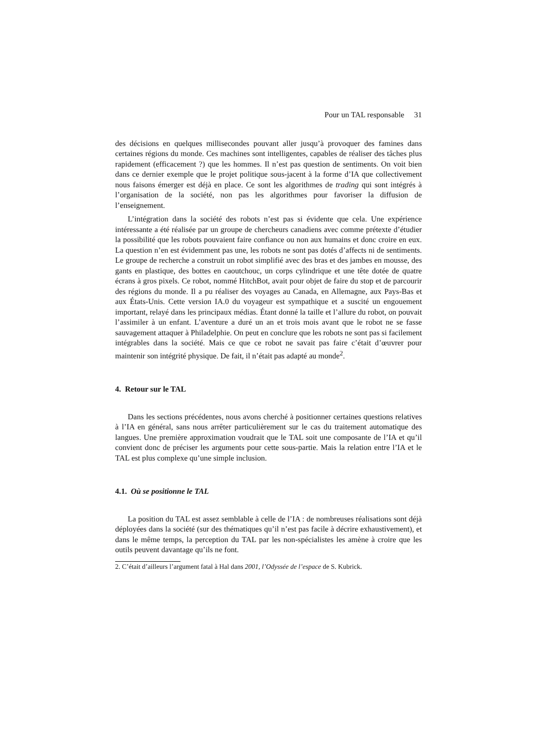Pour un TAL responsable 31
des décisions en quelques millisecondes pouvant aller jusqu’à provoquer des famines dans certaines régions du monde. Ces machines sont intelligentes, capables de réaliser des tâches plus rapidement (efficacement ?) que les hommes. Il n’est pas question de sentiments. On voit bien dans ce dernier exemple que le projet politique sous-jacent à la forme d’IA que collectivement nous faisons émerger est déjà en place. Ce sont les algorithmes de trading qui sont intégrés à l’organisation de la société, non pas les algorithmes pour favoriser la diffusion de l’enseignement.
L’intégration dans la société des robots n’est pas si évidente que cela. Une expérience intéressante a été réalisée par un groupe de chercheurs canadiens avec comme prétexte d’étudier la possibilité que les robots pouvaient faire confiance ou non aux humains et donc croire en eux. La question n’en est évidemment pas une, les robots ne sont pas dotés d’affects ni de sentiments. Le groupe de recherche a construit un robot simplifié avec des bras et des jambes en mousse, des gants en plastique, des bottes en caoutchouc, un corps cylindrique et une tête dotée de quatre écrans à gros pixels. Ce robot, nommé HitchBot, avait pour objet de faire du stop et de parcourir des régions du monde. Il a pu réaliser des voyages au Canada, en Allemagne, aux Pays-Bas et aux États-Unis. Cette version IA.0 du voyageur est sympathique et a suscité un engouement important, relayé dans les principaux médias. Étant donné la taille et l’allure du robot, on pouvait l’assimiler à un enfant. L’aventure a duré un an et trois mois avant que le robot ne se fasse sauvagement attaquer à Philadelphie. On peut en conclure que les robots ne sont pas si facilement intégrables dans la société. Mais ce que ce robot ne savait pas faire c’était d’œuvrer pour maintenir son intégrité physique. De fait, il n’était pas adapté au monde<sup>2</sup>.
4. Retour sur le TAL
Dans les sections précédentes, nous avons cherché à positionner certaines questions relatives à l’IA en général, sans nous arrêter particulièrement sur le cas du traitement automatique des langues. Une première approximation voudrait que le TAL soit une composante de l’IA et qu’il convient donc de préciser les arguments pour cette sous-partie. Mais la relation entre l’IA et le TAL est plus complexe qu’une simple inclusion.
4.1. Où se positionne le TAL
La position du TAL est assez semblable à celle de l’IA : de nombreuses réalisations sont déjà déployées dans la société (sur des thématiques qu’il n’est pas facile à décrire exhaustivement), et dans le même temps, la perception du TAL par les non-spécialistes les amène à croire que les outils peuvent davantage qu’ils ne font.
2. C’était d’ailleurs l’argument fatal à Hal dans 2001, l’Odyssée de l’espace de S. Kubrick.